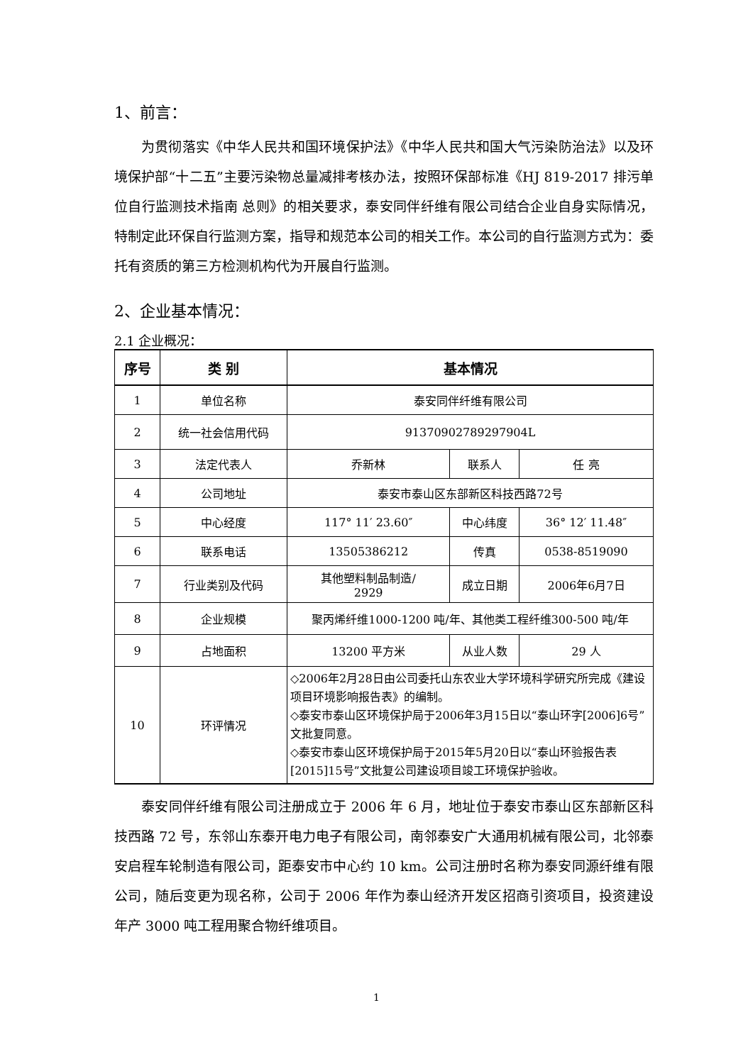1、前言：
为贯彻落实《中华人民共和国环境保护法》《中华人民共和国大气污染防治法》以及环境保护部“十二五”主要污染物总量减排考核办法，按照环保部标准《HJ 819-2017 排污单位自行监测技术指南 总则》的相关要求，泰安同伴纤维有限公司结合企业自身实际情况，特制定此环保自行监测方案，指导和规范本公司的相关工作。本公司的自行监测方式为：委托有资质的第三方检测机构代为开展自行监测。
2、企业基本情况：
2.1 企业概况：
| 序号 | 类 别 | 基本情况 | | |
| --- | --- | --- | --- | --- |
| 1 | 单位名称 | 泰安同伴纤维有限公司 | | |
| 2 | 统一社会信用代码 | 91370902789297904L | | |
| 3 | 法定代表人 | 乔新林 | 联系人 | 任 亮 |
| 4 | 公司地址 | 泰安市泰山区东部新区科技西路72号 | | |
| 5 | 中心经度 | 117° 11′ 23.60″ | 中心纬度 | 36° 12′ 11.48″ |
| 6 | 联系电话 | 13505386212 | 传真 | 0538-8519090 |
| 7 | 行业类别及代码 | 其他塑料制品制造/ 2929 | 成立日期 | 2006年6月7日 |
| 8 | 企业规模 | 聚丙烯纤维1000-1200 吨/年、其他类工程纤维300-500 吨/年 | | |
| 9 | 占地面积 | 13200 平方米 | 从业人数 | 29 人 |
| 10 | 环评情况 | ◇2006年2月28日由公司委托山东农业大学环境科学研究所完成《建设项目环境影响报告表》的编制。 ◇泰安市泰山区环境保护局于2006年3月15日以“泰山环字[2006]6号”文批复同意。 ◇泰安市泰山区环境保护局于2015年5月20日以“泰山环验报告表[2015]15号”文批复公司建设项目竣工环境保护验收。 | | |
泰安同伴纤维有限公司注册成立于 2006 年 6 月，地址位于泰安市泰山区东部新区科技西路 72 号，东邻山东泰开电力电子有限公司，南邻泰安广大通用机械有限公司，北邻泰安启程车轮制造有限公司，距泰安市中心约 10 km。公司注册时名称为泰安同源纤维有限公司，随后变更为现名称，公司于 2006 年作为泰山经济开发区招商引资项目，投资建设年产 3000 吨工程用聚合物纤维项目。
1